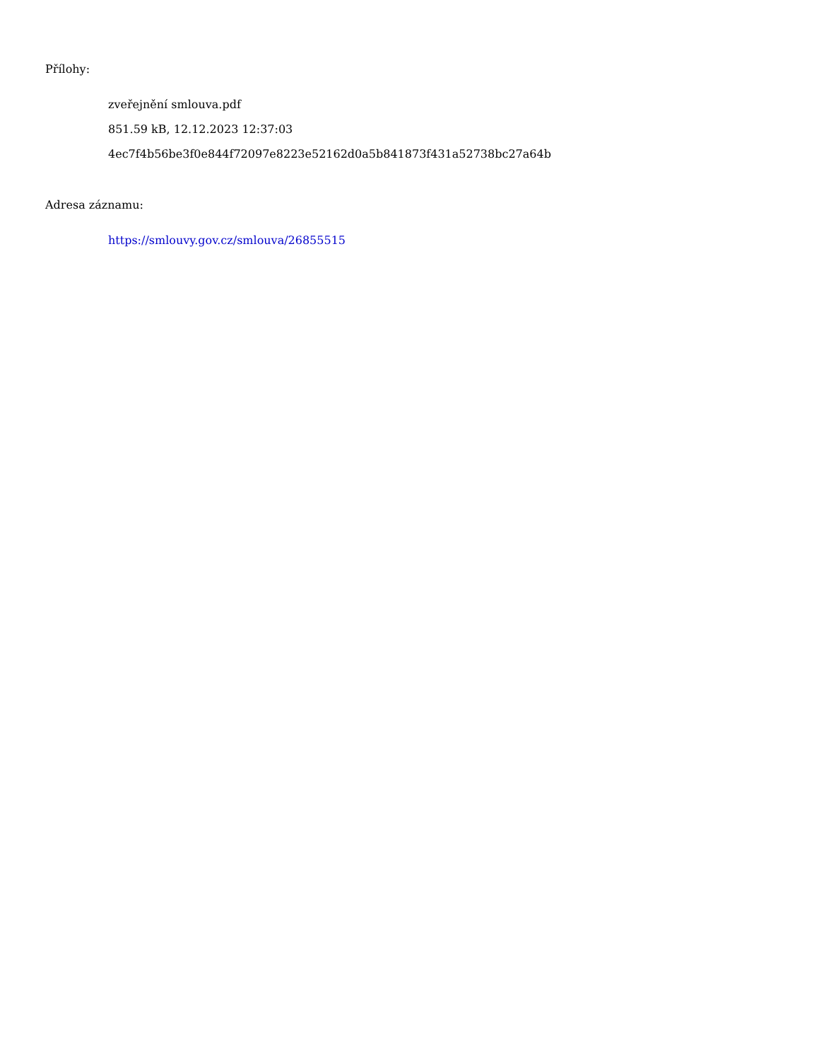Přílohy:
zveřejnění smlouva.pdf
851.59 kB, 12.12.2023 12:37:03
4ec7f4b56be3f0e844f72097e8223e52162d0a5b841873f431a52738bc27a64b
Adresa záznamu:
https://smlouvy.gov.cz/smlouva/26855515